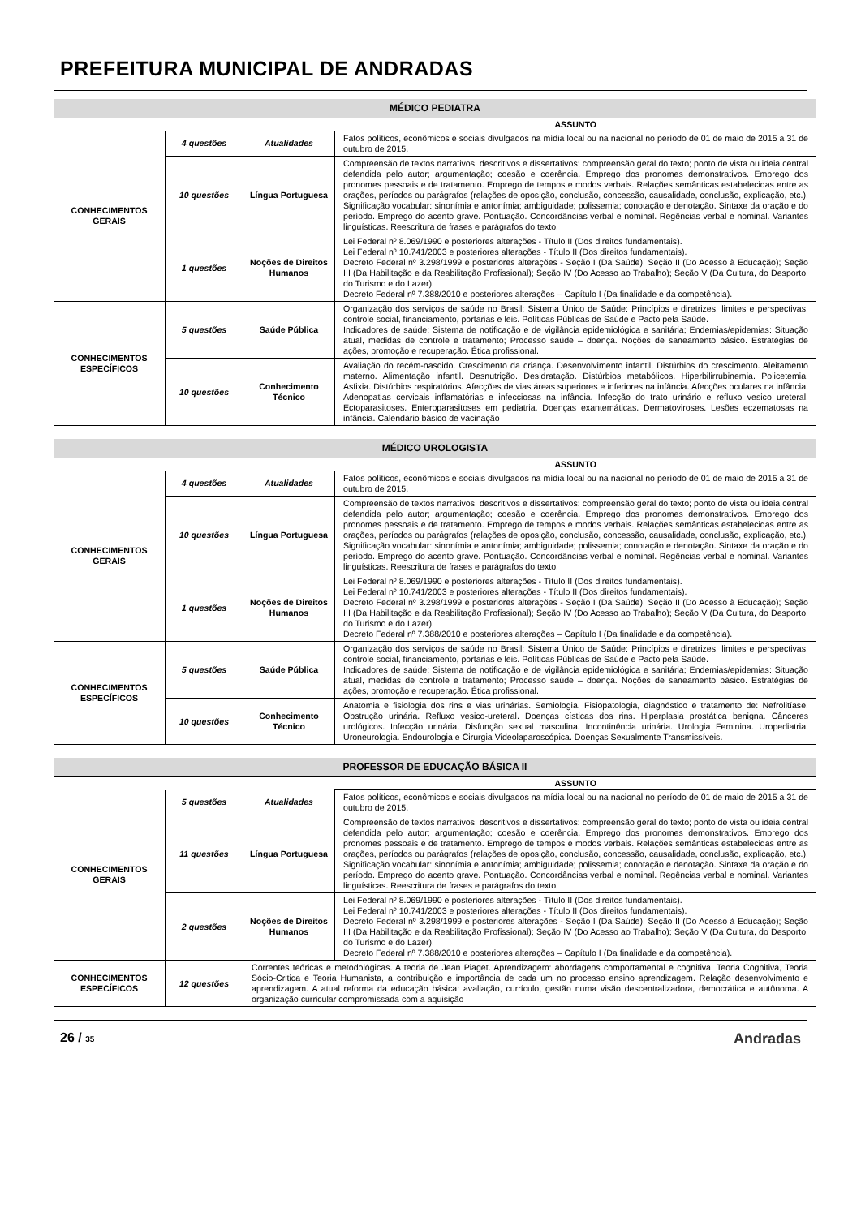PREFEITURA MUNICIPAL DE ANDRADAS
| MÉDICO PEDIATRA | | | |
| --- | --- | --- | --- |
| | | | ASSUNTO |
| CONHECIMENTOS GERAIS | 4 questões | Atualidades | Fatos políticos, econômicos e sociais divulgados na mídia local ou na nacional no período de 01 de maio de 2015 a 31 de outubro de 2015. |
| | 10 questões | Língua Portuguesa | Compreensão de textos narrativos, descritivos e dissertativos: compreensão geral do texto; ponto de vista ou ideia central defendida pelo autor; argumentação; coesão e coerência. Emprego dos pronomes demonstrativos. Emprego dos pronomes pessoais e de tratamento. Emprego de tempos e modos verbais. Relações semânticas estabelecidas entre as orações, períodos ou parágrafos (relações de oposição, conclusão, concessão, causalidade, conclusão, explicação, etc.). Significação vocabular: sinonímia e antonímia; ambiguidade; polissemia; conotação e denotação. Sintaxe da oração e do período. Emprego do acento grave. Pontuação. Concordâncias verbal e nominal. Regências verbal e nominal. Variantes linguísticas. Reescritura de frases e parágrafos do texto. |
| | 1 questões | Noções de Direitos Humanos | Lei Federal nº 8.069/1990 e posteriores alterações - Título II (Dos direitos fundamentais). Lei Federal nº 10.741/2003 e posteriores alterações - Título II (Dos direitos fundamentais). Decreto Federal nº 3.298/1999 e posteriores alterações - Seção I (Da Saúde); Seção II (Do Acesso à Educação); Seção III (Da Habilitação e da Reabilitação Profissional); Seção IV (Do Acesso ao Trabalho); Seção V (Da Cultura, do Desporto, do Turismo e do Lazer). Decreto Federal nº 7.388/2010 e posteriores alterações – Capítulo I (Da finalidade e da competência). |
| CONHECIMENTOS ESPECÍFICOS | 5 questões | Saúde Pública | Organização dos serviços de saúde no Brasil: Sistema Único de Saúde: Princípios e diretrizes, limites e perspectivas, controle social, financiamento, portarias e leis. Políticas Públicas de Saúde e Pacto pela Saúde. Indicadores de saúde; Sistema de notificação e de vigilância epidemiológica e sanitária; Endemias/epidemias: Situação atual, medidas de controle e tratamento; Processo saúde – doença. Noções de saneamento básico. Estratégias de ações, promoção e recuperação. Ética profissional. |
| | 10 questões | Conhecimento Técnico | Avaliação do recém-nascido. Crescimento da criança. Desenvolvimento infantil. Distúrbios do crescimento. Aleitamento materno. Alimentação infantil. Desnutrição. Desidratação. Distúrbios metabólicos. Hiperbilirrubinemia. Policetemia. Asfixia. Distúrbios respiratórios. Afecções de vias áreas superiores e inferiores na infância. Afecções oculares na infância. Adenopatias cervicais inflamatórias e infecciosas na infância. Infecção do trato urinário e refluxo vesico ureteral. Ectoparasitoses. Enteroparasitoses em pediatria. Doenças exantemáticas. Dermatoviroses. Lesões eczematosas na infância. Calendário básico de vacinação |
| MÉDICO UROLOGISTA | | | |
| --- | --- | --- | --- |
| | | | ASSUNTO |
| CONHECIMENTOS GERAIS | 4 questões | Atualidades | Fatos políticos, econômicos e sociais divulgados na mídia local ou na nacional no período de 01 de maio de 2015 a 31 de outubro de 2015. |
| | 10 questões | Língua Portuguesa | Compreensão de textos narrativos, descritivos e dissertativos: compreensão geral do texto; ponto de vista ou ideia central defendida pelo autor; argumentação; coesão e coerência. Emprego dos pronomes demonstrativos. Emprego dos pronomes pessoais e de tratamento. Emprego de tempos e modos verbais. Relações semânticas estabelecidas entre as orações, períodos ou parágrafos (relações de oposição, conclusão, concessão, causalidade, conclusão, explicação, etc.). Significação vocabular: sinonímia e antonímia; ambiguidade; polissemia; conotação e denotação. Sintaxe da oração e do período. Emprego do acento grave. Pontuação. Concordâncias verbal e nominal. Regências verbal e nominal. Variantes linguísticas. Reescritura de frases e parágrafos do texto. |
| | 1 questões | Noções de Direitos Humanos | Lei Federal nº 8.069/1990 e posteriores alterações - Título II (Dos direitos fundamentais). Lei Federal nº 10.741/2003 e posteriores alterações - Título II (Dos direitos fundamentais). Decreto Federal nº 3.298/1999 e posteriores alterações - Seção I (Da Saúde); Seção II (Do Acesso à Educação); Seção III (Da Habilitação e da Reabilitação Profissional); Seção IV (Do Acesso ao Trabalho); Seção V (Da Cultura, do Desporto, do Turismo e do Lazer). Decreto Federal nº 7.388/2010 e posteriores alterações – Capítulo I (Da finalidade e da competência). |
| CONHECIMENTOS ESPECÍFICOS | 5 questões | Saúde Pública | Organização dos serviços de saúde no Brasil: Sistema Único de Saúde: Princípios e diretrizes, limites e perspectivas, controle social, financiamento, portarias e leis. Políticas Públicas de Saúde e Pacto pela Saúde. Indicadores de saúde; Sistema de notificação e de vigilância epidemiológica e sanitária; Endemias/epidemias: Situação atual, medidas de controle e tratamento; Processo saúde – doença. Noções de saneamento básico. Estratégias de ações, promoção e recuperação. Ética profissional. |
| | 10 questões | Conhecimento Técnico | Anatomia e fisiologia dos rins e vias urinárias. Semiologia. Fisiopatologia, diagnóstico e tratamento de: Nefrolitíase. Obstrução urinária. Refluxo vesico-ureteral. Doenças císticas dos rins. Hiperplasia prostática benigna. Cânceres urológicos. Infecção urinária. Disfunção sexual masculina. Incontinência urinária. Urologia Feminina. Uropediatria. Uroneurologia. Endourologia e Cirurgia Videolaparoscópica. Doenças Sexualmente Transmissíveis. |
| PROFESSOR DE EDUCAÇÃO BÁSICA II | | | |
| --- | --- | --- | --- |
| | | | ASSUNTO |
| CONHECIMENTOS GERAIS | 5 questões | Atualidades | Fatos políticos, econômicos e sociais divulgados na mídia local ou na nacional no período de 01 de maio de 2015 a 31 de outubro de 2015. |
| | 11 questões | Língua Portuguesa | Compreensão de textos narrativos, descritivos e dissertativos: compreensão geral do texto; ponto de vista ou ideia central defendida pelo autor; argumentação; coesão e coerência. Emprego dos pronomes demonstrativos. Emprego dos pronomes pessoais e de tratamento. Emprego de tempos e modos verbais. Relações semânticas estabelecidas entre as orações, períodos ou parágrafos (relações de oposição, conclusão, concessão, causalidade, conclusão, explicação, etc.). Significação vocabular: sinonímia e antonímia; ambiguidade; polissemia; conotação e denotação. Sintaxe da oração e do período. Emprego do acento grave. Pontuação. Concordâncias verbal e nominal. Regências verbal e nominal. Variantes linguísticas. Reescritura de frases e parágrafos do texto. |
| | 2 questões | Noções de Direitos Humanos | Lei Federal nº 8.069/1990 e posteriores alterações - Título II (Dos direitos fundamentais). Lei Federal nº 10.741/2003 e posteriores alterações - Título II (Dos direitos fundamentais). Decreto Federal nº 3.298/1999 e posteriores alterações - Seção I (Da Saúde); Seção II (Do Acesso à Educação); Seção III (Da Habilitação e da Reabilitação Profissional); Seção IV (Do Acesso ao Trabalho); Seção V (Da Cultura, do Desporto, do Turismo e do Lazer). Decreto Federal nº 7.388/2010 e posteriores alterações – Capítulo I (Da finalidade e da competência). |
| CONHECIMENTOS ESPECÍFICOS | 12 questões | Correntes teóricas e metodológicas. A teoria de Jean Piaget. Aprendizagem: abordagens comportamental e cognitiva. Teoria Cognitiva, Teoria Sócio-Critica e Teoria Humanista, a contribuição e importância de cada um no processo ensino aprendizagem. Relação desenvolvimento e aprendizagem. A atual reforma da educação básica: avaliação, currículo, gestão numa visão descentralizadora, democrática e autônoma. A organização curricular compromissada com a aquisição | |
26 / 35 Andradas